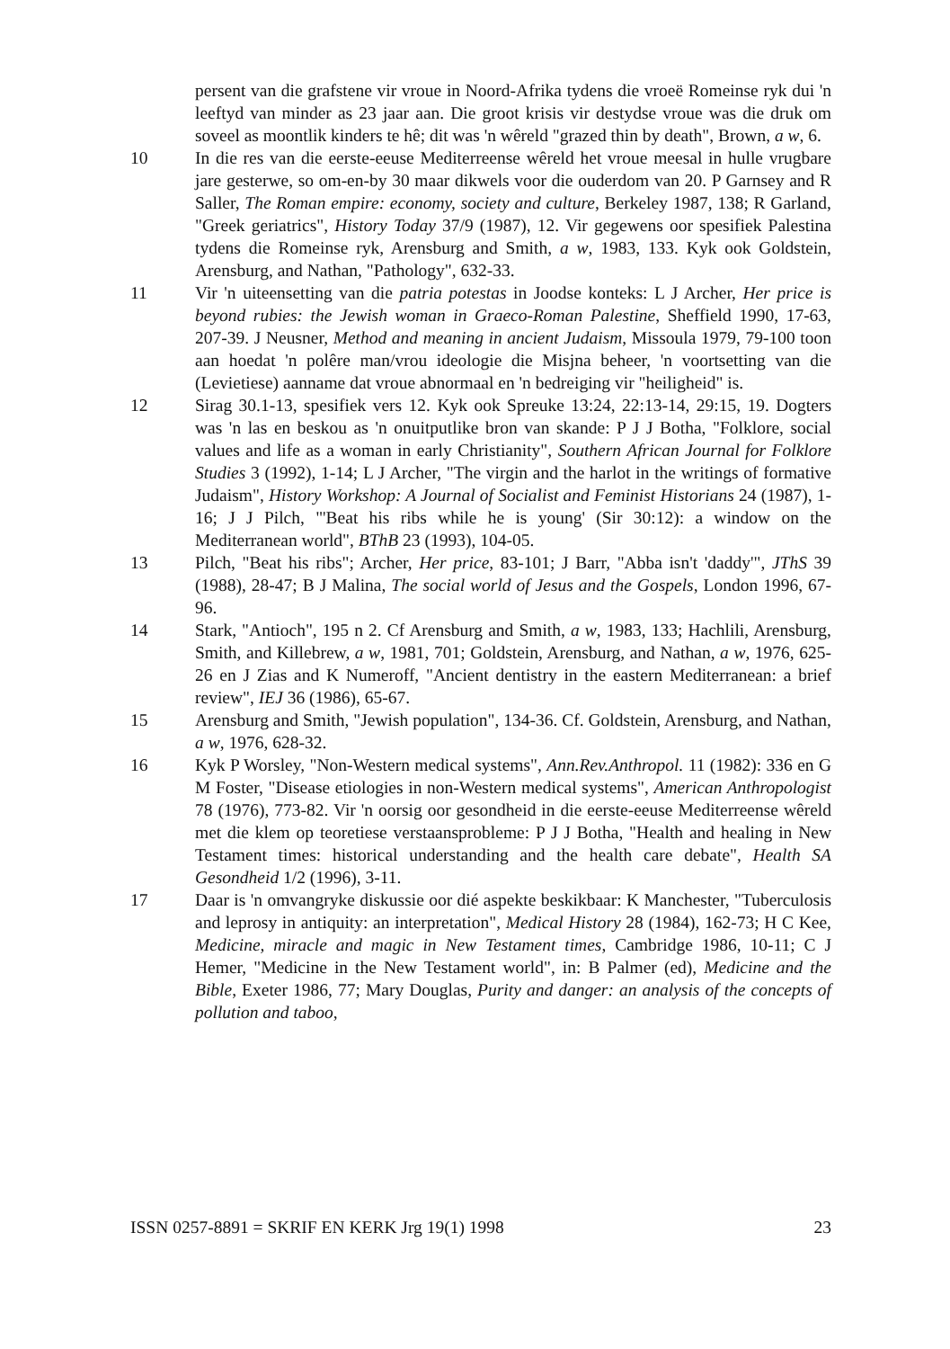persent van die grafstene vir vroue in Noord-Afrika tydens die vroeë Romeinse ryk dui 'n leeftyd van minder as 23 jaar aan. Die groot krisis vir destydse vroue was die druk om soveel as moontlik kinders te hê; dit was 'n wêreld "grazed thin by death", Brown, a w, 6.
10 In die res van die eerste-eeuse Mediterreense wêreld het vroue meesal in hulle vrugbare jare gesterwe, so om-en-by 30 maar dikwels voor die ouderdom van 20. P Garnsey and R Saller, The Roman empire: economy, society and culture, Berkeley 1987, 138; R Garland, "Greek geriatrics", History Today 37/9 (1987), 12. Vir gegewens oor spesifiek Palestina tydens die Romeinse ryk, Arensburg and Smith, a w, 1983, 133. Kyk ook Goldstein, Arensburg, and Nathan, "Pathology", 632-33.
11 Vir 'n uiteensetting van die patria potestas in Joodse konteks: L J Archer, Her price is beyond rubies: the Jewish woman in Graeco-Roman Palestine, Sheffield 1990, 17-63, 207-39. J Neusner, Method and meaning in ancient Judaism, Missoula 1979, 79-100 toon aan hoedat 'n polêre man/vrou ideologie die Misjna beheer, 'n voortsetting van die (Levietiese) aanname dat vroue abnormaal en 'n bedreiging vir "heiligheid" is.
12 Sirag 30.1-13, spesifiek vers 12. Kyk ook Spreuke 13:24, 22:13-14, 29:15, 19. Dogters was 'n las en beskou as 'n onuitputlike bron van skande: P J J Botha, "Folklore, social values and life as a woman in early Christianity", Southern African Journal for Folklore Studies 3 (1992), 1-14; L J Archer, "The virgin and the harlot in the writings of formative Judaism", History Workshop: A Journal of Socialist and Feminist Historians 24 (1987), 1-16; J J Pilch, "'Beat his ribs while he is young' (Sir 30:12): a window on the Mediterranean world", BThB 23 (1993), 104-05.
13 Pilch, "Beat his ribs"; Archer, Her price, 83-101; J Barr, "Abba isn't 'daddy'", JThS 39 (1988), 28-47; B J Malina, The social world of Jesus and the Gospels, London 1996, 67-96.
14 Stark, "Antioch", 195 n 2. Cf Arensburg and Smith, a w, 1983, 133; Hachlili, Arensburg, Smith, and Killebrew, a w, 1981, 701; Goldstein, Arensburg, and Nathan, a w, 1976, 625-26 en J Zias and K Numeroff, "Ancient dentistry in the eastern Mediterranean: a brief review", IEJ 36 (1986), 65-67.
15 Arensburg and Smith, "Jewish population", 134-36. Cf. Goldstein, Arensburg, and Nathan, a w, 1976, 628-32.
16 Kyk P Worsley, "Non-Western medical systems", Ann.Rev.Anthropol. 11 (1982): 336 en G M Foster, "Disease etiologies in non-Western medical systems", American Anthropologist 78 (1976), 773-82. Vir 'n oorsig oor gesondheid in die eerste-eeuse Mediterreense wêreld met die klem op teoretiese verstaansprobleme: P J J Botha, "Health and healing in New Testament times: historical understanding and the health care debate", Health SA Gesondheid 1/2 (1996), 3-11.
17 Daar is 'n omvangryke diskussie oor dié aspekte beskikbaar: K Manchester, "Tuberculosis and leprosy in antiquity: an interpretation", Medical History 28 (1984), 162-73; H C Kee, Medicine, miracle and magic in New Testament times, Cambridge 1986, 10-11; C J Hemer, "Medicine in the New Testament world", in: B Palmer (ed), Medicine and the Bible, Exeter 1986, 77; Mary Douglas, Purity and danger: an analysis of the concepts of pollution and taboo,
ISSN 0257-8891 = SKRIF EN KERK Jrg 19(1) 1998 23